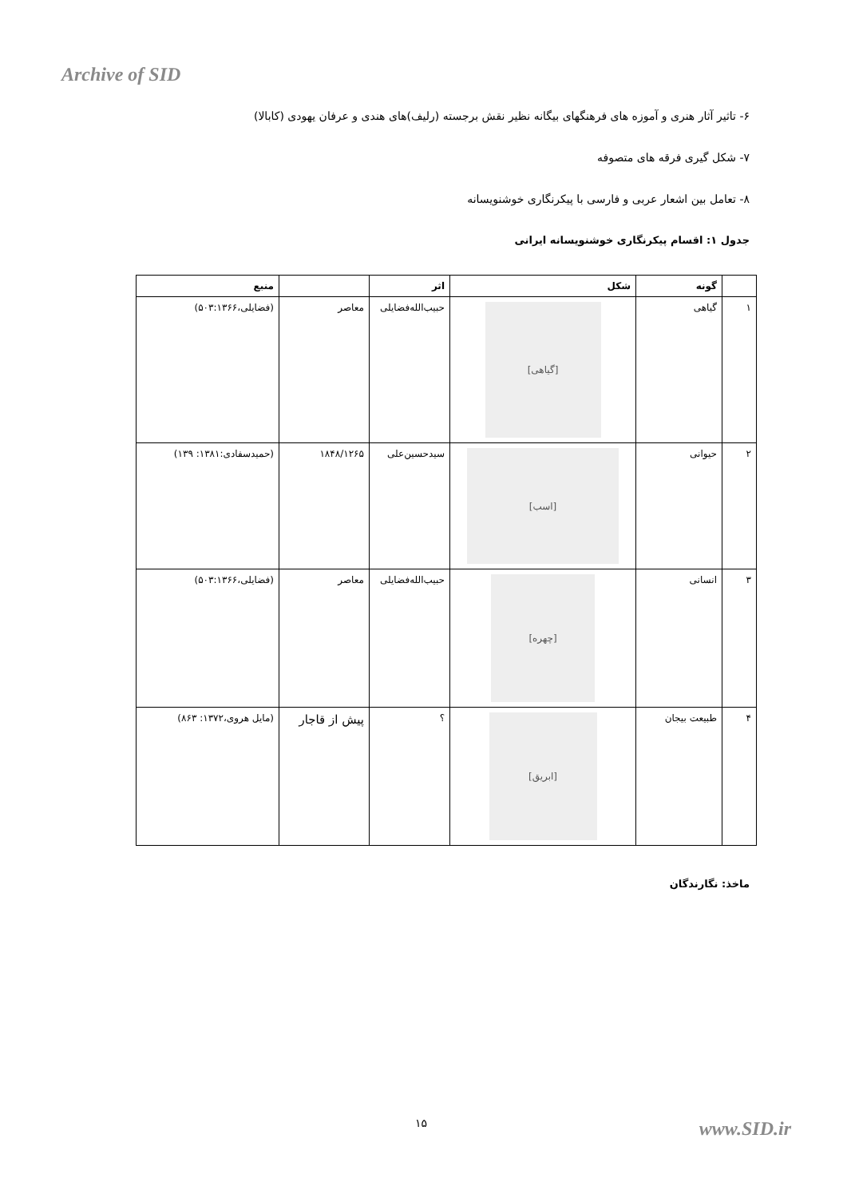Archive of SID
۶- تاثیر آثار هنری و آموزه های فرهنگهای بیگانه نظیر نقش برجسته (رلیف)های هندی و عرفان یهودی (کابالا)
۷- شکل گیری فرقه های متصوفه
۸- تعامل بین اشعار عربی و فارسی با پیکرنگاری خوشنویسانه
جدول ۱: اقسام پیکرنگاری خوشنویسانه ایرانی
| | گونه | شکل | اثر | | منبع |
| --- | --- | --- | --- | --- | --- |
| ۱ | گیاهی | [گیاهی] | حبیب‌الله‌فضایلی | معاصر | (فضایلی،۵۰۳:۱۳۶۶) |
| ۲ | حیوانی | [اسب] | سیدحسین‌علی | ۱۸۴۸/۱۲۶۵ | (حمیدسفادی:۱۳۸۱: ۱۳۹) |
| ۳ | انسانی | [چهره] | حبیب‌الله‌فضایلی | معاصر | (فضایلی،۵۰۳:۱۳۶۶) |
| ۴ | طبیعت بیجان | [ابریق] | ؟ | پیش از قاجار | (مایل هروی،۱۳۷۲: ۸۶۳) |
ماخذ: نگارندگان
۱۵ www.SID.ir